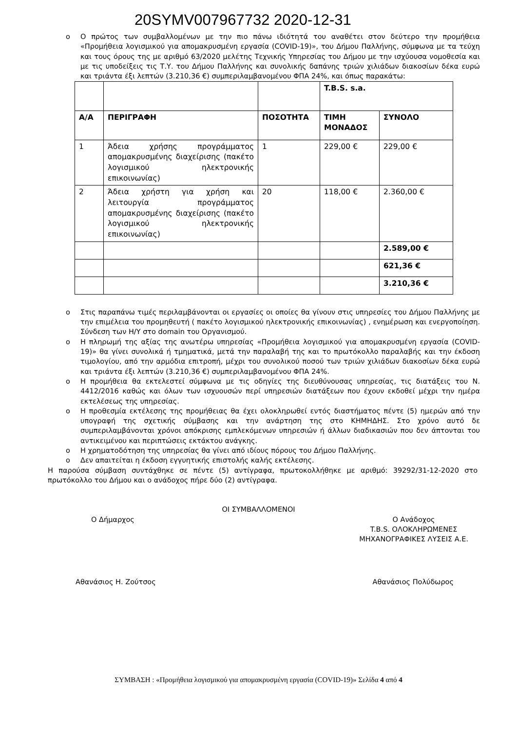20SYMV007967732 2020-12-31
o Ο πρώτος των συμβαλλομένων με την πιο πάνω ιδιότητά του αναθέτει στον δεύτερο την προμήθεια «Προμήθεια λογισμικού για απομακρυσμένη εργασία (COVID-19)», του Δήμου Παλλήνης, σύμφωνα με τα τεύχη και τους όρους της με αριθμό 63/2020 μελέτης Τεχνικής Υπηρεσίας του Δήμου με την ισχύουσα νομοθεσία και με τις υποδείξεις τις Τ.Υ. του Δήμου Παλλήνης και συνολικής δαπάνης τριών χιλιάδων διακοσίων δέκα ευρώ και τριάντα έξι λεπτών (3.210,36 €) συμπεριλαμβανομένου ΦΠΑ 24%, και όπως παρακάτω:
| | | | T.B.S. s.a. | |
| Α/Α | ΠΕΡΙΓΡΑΦΗ | ΠΟΣΟΤΗΤΑ | ΤΙΜΗ ΜΟΝΑΔΟΣ | ΣΥΝΟΛΟ |
| 1 | Άδεια χρήσης προγράμματος απομακρυσμένης διαχείρισης (πακέτο λογισμικού ηλεκτρονικής επικοινωνίας) | 1 | 229,00 € | 229,00 € |
| 2 | Άδεια χρήστη για χρήση και λειτουργία προγράμματος απομακρυσμένης διαχείρισης (πακέτο λογισμικού ηλεκτρονικής επικοινωνίας) | 20 | 118,00 € | 2.360,00 € |
| | | | | 2.589,00 € |
| | | | | 621,36 € |
| | | | | 3.210,36 € |
o Στις παραπάνω τιμές περιλαμβάνονται οι εργασίες οι οποίες θα γίνουν στις υπηρεσίες του Δήμου Παλλήνης με την επιμέλεια του προμηθευτή ( πακέτο λογισμικού ηλεκτρονικής επικοινωνίας) , ενημέρωση και ενεργοποίηση. Σύνδεση των Η/Υ στο domain του Οργανισμού.
o Η πληρωμή της αξίας της ανωτέρω υπηρεσίας «Προμήθεια λογισμικού για απομακρυσμένη εργασία (COVID-19)» θα γίνει συνολικά ή τμηματικά, μετά την παραλαβή της και το πρωτόκολλο παραλαβής και την έκδοση τιμολογίου, από την αρμόδια επιτροπή, μέχρι του συνολικού ποσού των τριών χιλιάδων διακοσίων δέκα ευρώ και τριάντα έξι λεπτών (3.210,36 €) συμπεριλαμβανομένου ΦΠΑ 24%.
o Η προμήθεια θα εκτελεστεί σύμφωνα με τις οδηγίες της διευθύνουσας υπηρεσίας, τις διατάξεις του Ν. 4412/2016 καθώς και όλων των ισχυουσών περί υπηρεσιών διατάξεων που έχουν εκδοθεί μέχρι την ημέρα εκτελέσεως της υπηρεσίας.
o Η προθεσμία εκτέλεσης της προμήθειας θα έχει ολοκληρωθεί εντός διαστήματος πέντε (5) ημερών από την υπογραφή της σχετικής σύμβασης και την ανάρτηση της στο ΚΗΜΗΔΗΣ. Στο χρόνο αυτό δε συμπεριλαμβάνονται χρόνοι απόκρισης εμπλεκόμενων υπηρεσιών ή άλλων διαδικασιών που δεν άπτονται του αντικειμένου και περιπτώσεις εκτάκτου ανάγκης.
o Η χρηματοδότηση της υπηρεσίας θα γίνει από ιδίους πόρους του Δήμου Παλλήνης.
o Δεν απαιτείται η έκδοση εγγυητικής επιστολής καλής εκτέλεσης.
Η παρούσα σύμβαση συντάχθηκε σε πέντε (5) αντίγραφα, πρωτοκολλήθηκε με αριθμό: 39292/31-12-2020 στο πρωτόκολλο του Δήμου και ο ανάδοχος πήρε δύο (2) αντίγραφα.
ΟΙ ΣΥΜΒΑΛΛΟΜΕΝΟΙ
Ο Δήμαρχος Ο Ανάδοχος
T.B.S. ΟΛΟΚΛΗΡΩΜΕΝΕΣ
ΜΗΧΑΝΟΓΡΑΦΙΚΕΣ ΛΥΣΕΙΣ Α.Ε.
Αθανάσιος Η. Ζούτσος Αθανάσιος Πολύδωρος
ΣΥΜΒΑΣΗ : «Προμήθεια λογισμικού για απομακρυσμένη εργασία (COVID-19)» Σελίδα 4 από 4